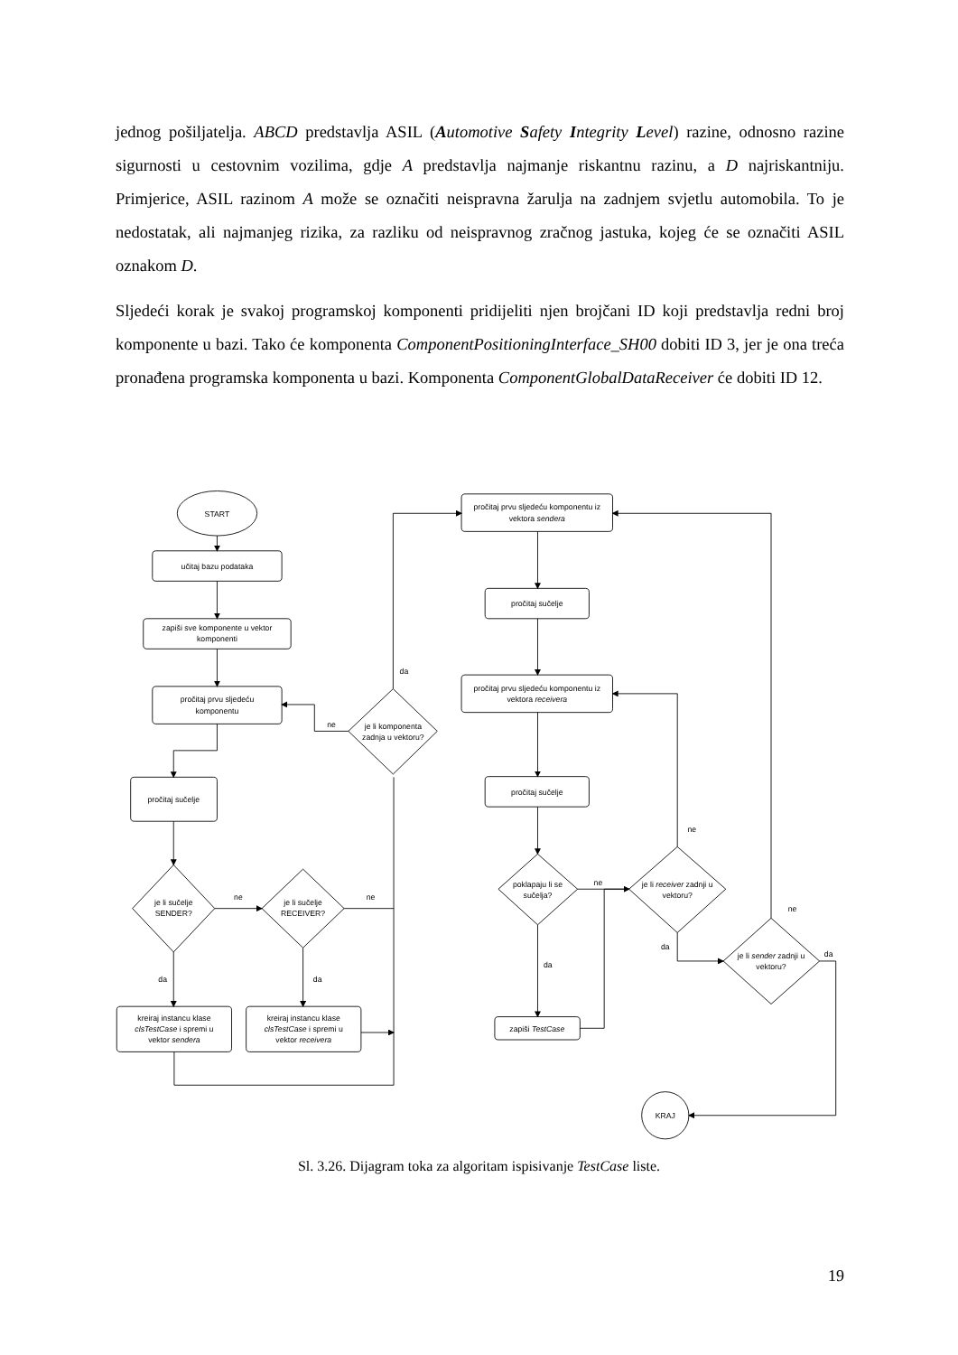jednog pošiljatelja. ABCD predstavlja ASIL (Automotive Safety Integrity Level) razine, odnosno razine sigurnosti u cestovnim vozilima, gdje A predstavlja najmanje riskantnu razinu, a D najriskantniju. Primjerice, ASIL razinom A može se označiti neispravna žarulja na zadnjem svjetlu automobila. To je nedostatak, ali najmanjeg rizika, za razliku od neispravnog zračnog jastuka, kojeg će se označiti ASIL oznakom D.
Sljedeći korak je svakoj programskoj komponenti pridijeliti njen brojčani ID koji predstavlja redni broj komponente u bazi. Tako će komponenta ComponentPositioningInterface_SH00 dobiti ID 3, jer je ona treća pronađena programska komponenta u bazi. Komponenta ComponentGlobalDataReceiver će dobiti ID 12.
START
učitaj bazu podataka
zapiši sve komponente u vektor
komponenti
pročitaj prvu sljedeću
komponentu
pročitaj sučelje
je li sučelje
SENDER?
je li sučelje
RECEIVER?
ne
ne
da
da
kreiraj instancu klase
clsTestCase i spremi u
vektor sendera
kreiraj instancu klase
clsTestCase i spremi u
vektor receivera
je li komponenta
zadnja u vektoru?
ne
da
pročitaj prvu sljedeću komponentu iz
vektora sendera
pročitaj sučelje
pročitaj prvu sljedeću komponentu iz
vektora receivera
pročitaj sučelje
poklapaju li se
sučelja?
ne
da
zapiši TestCase
je li receiver zadnji u
vektoru?
ne
da
je li sender zadnji u
vektoru?
ne
da
KRAJ
Sl. 3.26. Dijagram toka za algoritam ispisivanje TestCase liste.
19